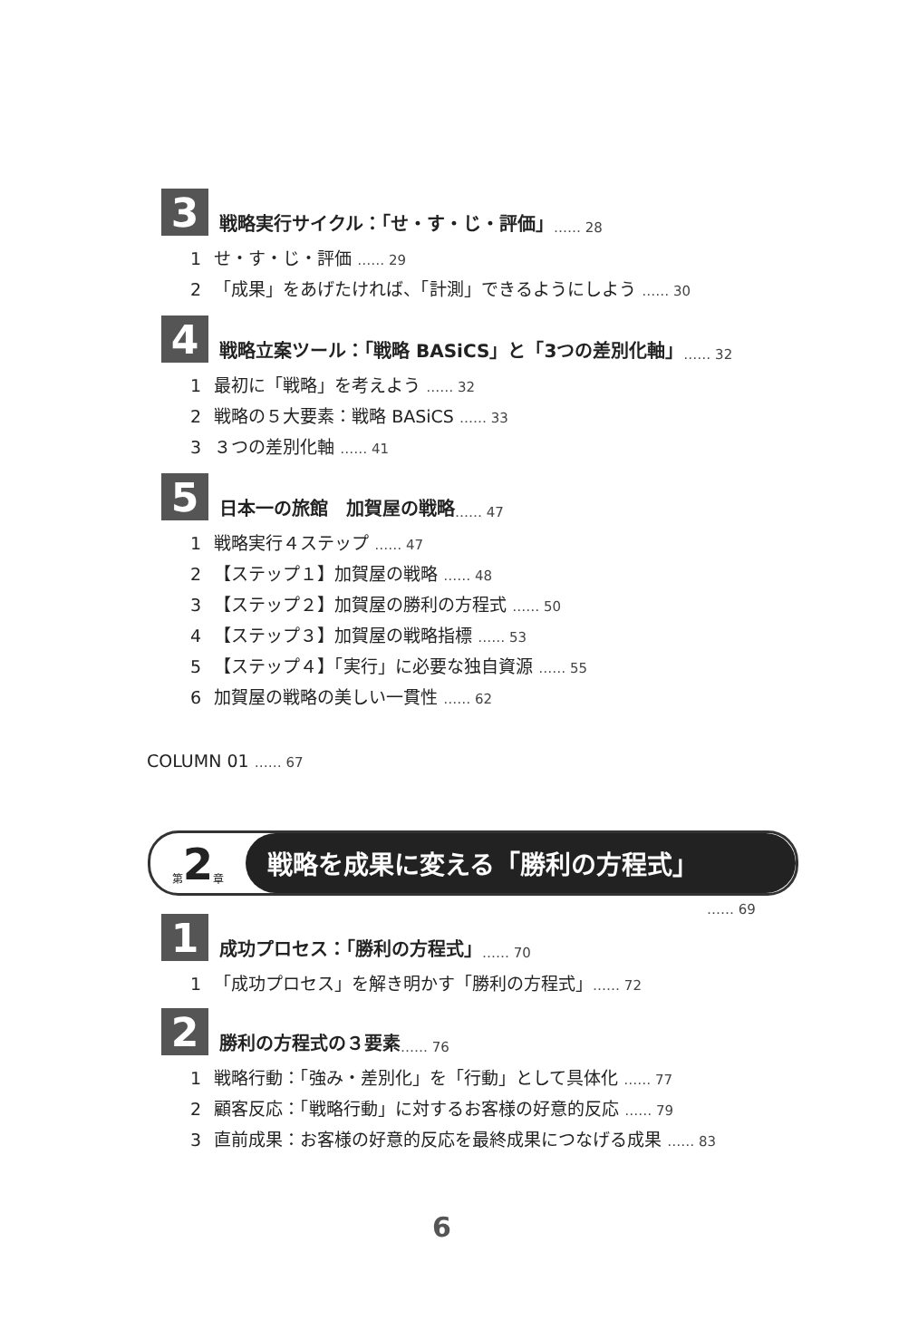3
戦略実行サイクル：「せ・す・じ・評価」 …… 28
1 せ・す・じ・評価 …… 29
2 「成果」をあげたければ、「計測」できるようにしよう …… 30
4
戦略立案ツール：「戦略 BASiCS」と「3つの差別化軸」 …… 32
1 最初に「戦略」を考えよう …… 32
2 戦略の５大要素：戦略 BASiCS …… 33
3 ３つの差別化軸 …… 41
5
日本一の旅館　加賀屋の戦略 …… 47
1 戦略実行４ステップ …… 47
2 【ステップ１】加賀屋の戦略 …… 48
3 【ステップ２】加賀屋の勝利の方程式 …… 50
4 【ステップ３】加賀屋の戦略指標 …… 53
5 【ステップ４】「実行」に必要な独自資源 …… 55
6 加賀屋の戦略の美しい一貫性 …… 62
COLUMN 01 …… 67
第 2 章
戦略を成果に変える「勝利の方程式」
…… 69
1
成功プロセス：「勝利の方程式」 …… 70
1 「成功プロセス」を解き明かす「勝利の方程式」…… 72
2
勝利の方程式の３要素 …… 76
1 戦略行動：「強み・差別化」を「行動」として具体化 …… 77
2 顧客反応：「戦略行動」に対するお客様の好意的反応 …… 79
3 直前成果：お客様の好意的反応を最終成果につなげる成果 …… 83
6